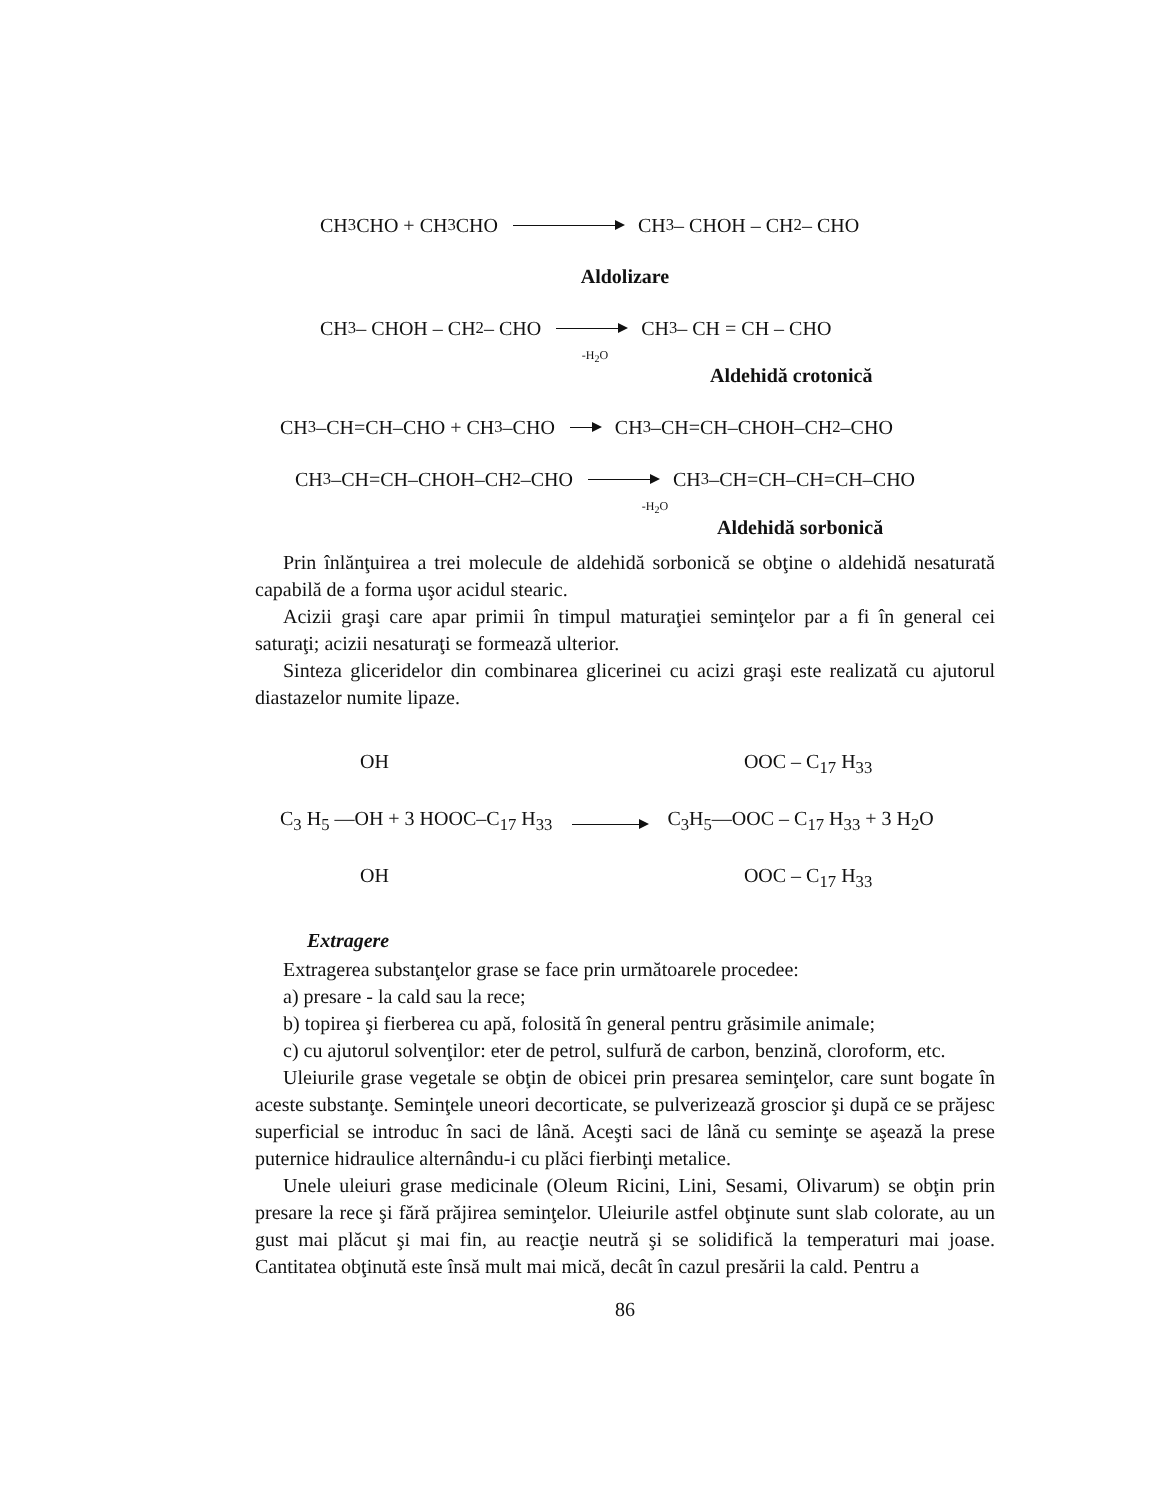CH<sub>3</sub>CHO + CH<sub>3</sub>CHO CH<sub>3</sub> – CHOH – CH<sub>2</sub> – CHO
Aldolizare
CH<sub>3</sub> – CHOH – CH<sub>2</sub> – CHO CH<sub>3</sub> – CH = CH – CHO
-H<sub>2</sub>O
Aldehidă crotonică
CH<sub>3</sub>–CH=CH–CHO + CH<sub>3</sub>–CHO CH<sub>3</sub>–CH=CH–CHOH–CH<sub>2</sub>–CHO
CH<sub>3</sub>–CH=CH–CHOH–CH<sub>2</sub>–CHO CH<sub>3</sub>–CH=CH–CH=CH–CHO
-H<sub>2</sub>O
Aldehidă sorbonică
Prin înlănţuirea a trei molecule de aldehidă sorbonică se obţine o aldehidă nesaturată capabilă de a forma uşor acidul stearic.
Acizii graşi care apar primii în timpul maturaţiei seminţelor par a fi în general cei saturaţi; acizii nesaturaţi se formează ulterior.
Sinteza gliceridelor din combinarea glicerinei cu acizi graşi este realizată cu ajutorul diastazelor numite lipaze.
OH OOC – C<sub>17</sub> H<sub>33</sub>
C<sub>3</sub> H<sub>5</sub> —OH + 3 HOOC–C<sub>17</sub> H<sub>33</sub> C<sub>3</sub>H<sub>5</sub>—OOC – C<sub>17</sub> H<sub>33</sub> + 3 H<sub>2</sub>O
OH OOC – C<sub>17</sub> H<sub>33</sub>
Extragere
Extragerea substanţelor grase se face prin următoarele procedee:
a) presare - la cald sau la rece;
b) topirea şi fierberea cu apă, folosită în general pentru grăsimile animale;
c) cu ajutorul solvenţilor: eter de petrol, sulfură de carbon, benzină, cloroform, etc.
Uleiurile grase vegetale se obţin de obicei prin presarea seminţelor, care sunt bogate în aceste substanţe. Seminţele uneori decorticate, se pulverizează groscior şi după ce se prăjesc superficial se introduc în saci de lână. Aceşti saci de lână cu seminţe se aşează la prese puternice hidraulice alternându-i cu plăci fierbinţi metalice.
Unele uleiuri grase medicinale (Oleum Ricini, Lini, Sesami, Olivarum) se obţin prin presare la rece şi fără prăjirea seminţelor. Uleiurile astfel obţinute sunt slab colorate, au un gust mai plăcut şi mai fin, au reacţie neutră şi se solidifică la temperaturi mai joase. Cantitatea obţinută este însă mult mai mică, decât în cazul presării la cald. Pentru a
86